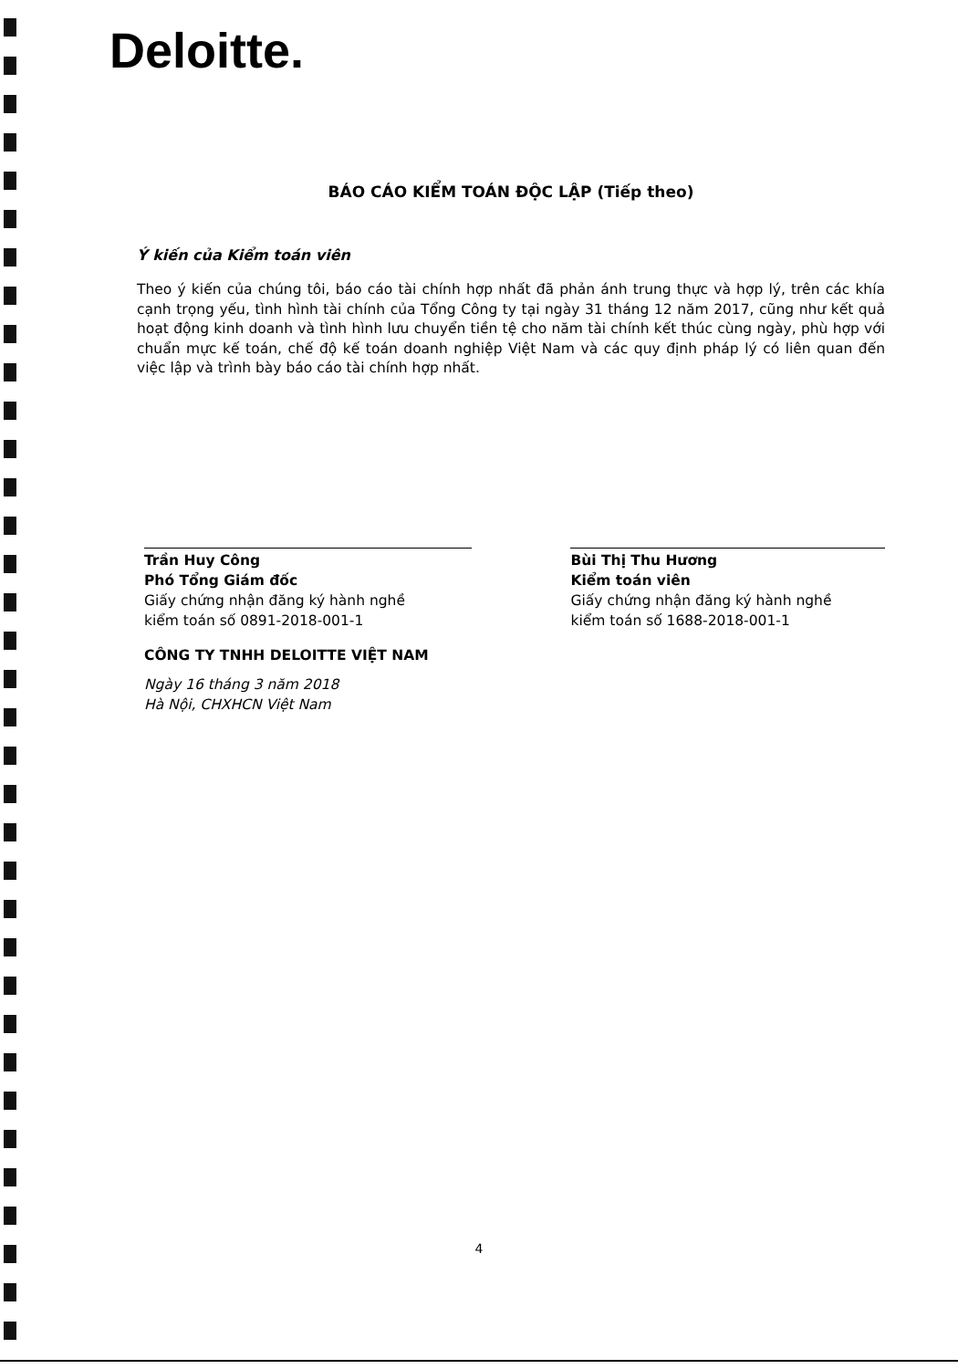Deloitte.
BÁO CÁO KIỂM TOÁN ĐỘC LẬP (Tiếp theo)
Ý kiến của Kiểm toán viên
Theo ý kiến của chúng tôi, báo cáo tài chính hợp nhất đã phản ánh trung thực và hợp lý, trên các khía cạnh trọng yếu, tình hình tài chính của Tổng Công ty tại ngày 31 tháng 12 năm 2017, cũng như kết quả hoạt động kinh doanh và tình hình lưu chuyển tiền tệ cho năm tài chính kết thúc cùng ngày, phù hợp với chuẩn mực kế toán, chế độ kế toán doanh nghiệp Việt Nam và các quy định pháp lý có liên quan đến việc lập và trình bày báo cáo tài chính hợp nhất.
Trần Huy Công
Phó Tổng Giám đốc
Giấy chứng nhận đăng ký hành nghề
kiểm toán số 0891-2018-001-1
Bùi Thị Thu Hương
Kiểm toán viên
Giấy chứng nhận đăng ký hành nghề
kiểm toán số 1688-2018-001-1
CÔNG TY TNHH DELOITTE VIỆT NAM
Ngày 16 tháng 3 năm 2018
Hà Nội, CHXHCN Việt Nam
4